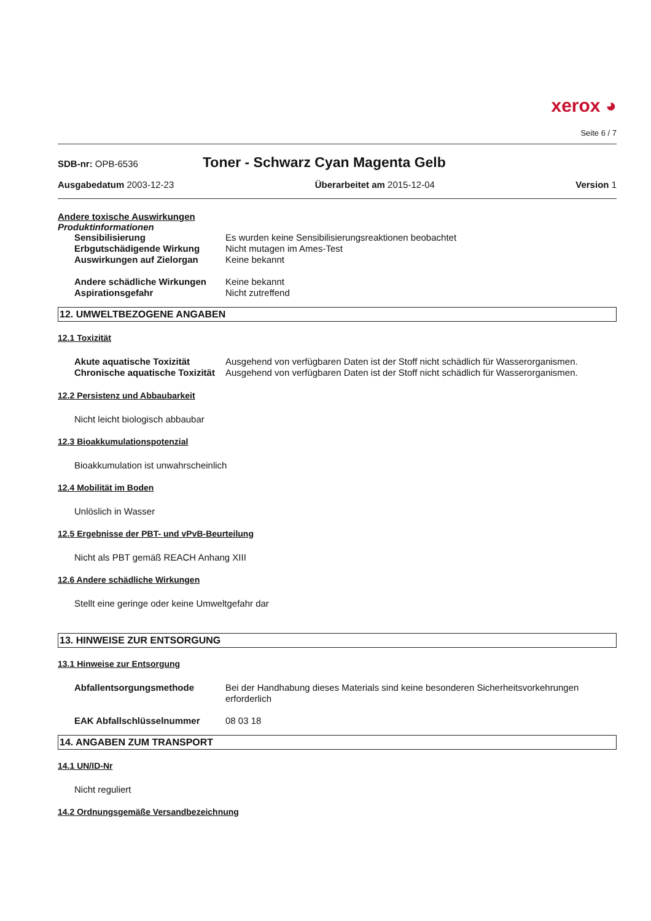xerox ◕
Seite 6 / 7
SDB-nr: OPB-6536
Toner - Schwarz Cyan Magenta Gelb
Ausgabedatum 2003-12-23 Überarbeitet am 2015-12-04 Version 1
Andere toxische Auswirkungen
Produktinformationen
| Sensibilisierung | Es wurden keine Sensibilisierungsreaktionen beobachtet |
| Erbgutschädigende Wirkung | Nicht mutagen im Ames-Test |
| Auswirkungen auf Zielorgan | Keine bekannt |
| Andere schädliche Wirkungen | Keine bekannt |
| Aspirationsgefahr | Nicht zutreffend |
12. UMWELTBEZOGENE ANGABEN
12.1 Toxizität
| Akute aquatische Toxizität | Ausgehend von verfügbaren Daten ist der Stoff nicht schädlich für Wasserorganismen. |
| Chronische aquatische Toxizität | Ausgehend von verfügbaren Daten ist der Stoff nicht schädlich für Wasserorganismen. |
12.2 Persistenz und Abbaubarkeit
Nicht leicht biologisch abbaubar
12.3 Bioakkumulationspotenzial
Bioakkumulation ist unwahrscheinlich
12.4 Mobilität im Boden
Unlöslich in Wasser
12.5 Ergebnisse der PBT- und vPvB-Beurteilung
Nicht als PBT gemäß REACH Anhang XIII
12.6 Andere schädliche Wirkungen
Stellt eine geringe oder keine Umweltgefahr dar
13. HINWEISE ZUR ENTSORGUNG
13.1 Hinweise zur Entsorgung
| Abfallentsorgungsmethode | Bei der Handhabung dieses Materials sind keine besonderen Sicherheitsvorkehrungen erforderlich |
| EAK Abfallschlüsselnummer | 08 03 18 |
14. ANGABEN ZUM TRANSPORT
14.1 UN/ID-Nr
Nicht reguliert
14.2 Ordnungsgemäße Versandbezeichnung